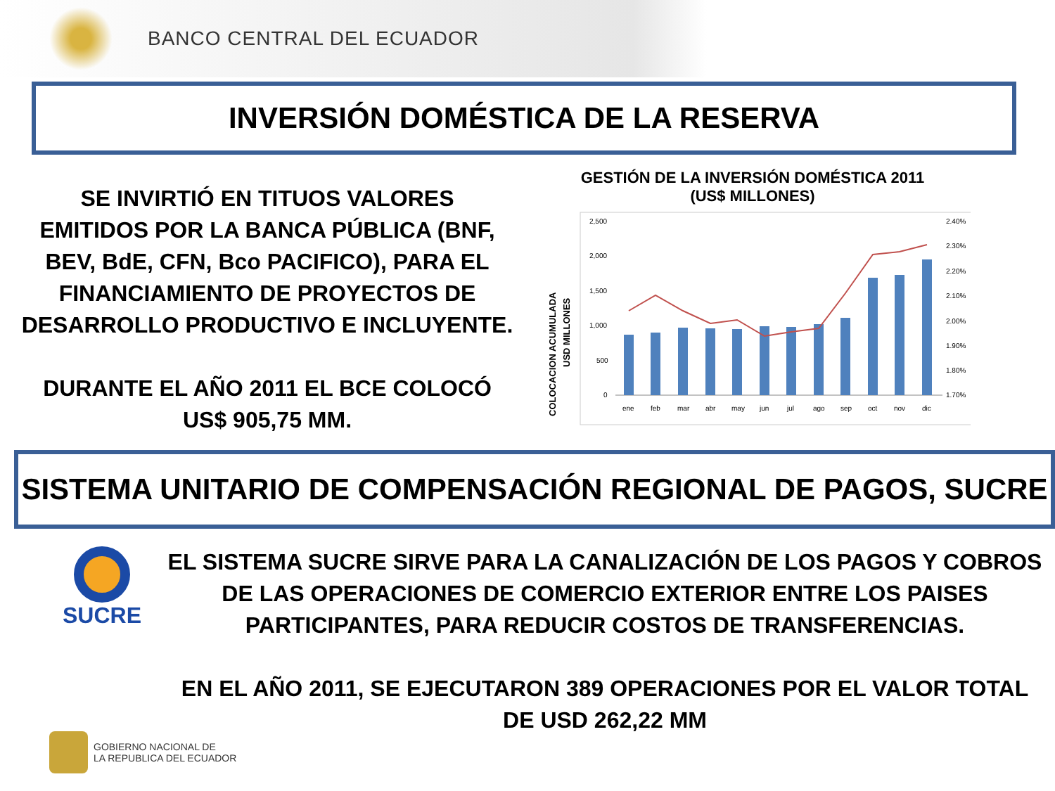BANCO CENTRAL DEL ECUADOR
INVERSIÓN DOMÉSTICA DE LA RESERVA
SE INVIRTIÓ EN TITUOS VALORES
EMITIDOS POR LA BANCA PÚBLICA (BNF,
BEV, BdE, CFN, Bco PACIFICO), PARA EL
FINANCIAMIENTO DE PROYECTOS DE
DESARROLLO PRODUCTIVO E INCLUYENTE.
DURANTE EL AÑO 2011 EL BCE COLOCÓ
US$ 905,75 MM.
GESTIÓN DE LA INVERSIÓN DOMÉSTICA 2011
(US$ MILLONES)
COLOCACION ACUMULADA
USD MILLONES
2,500
2,000
1,500
1,000
500
0
2.40%
2.30%
2.20%
2.10%
2.00%
1.90%
1.80%
1.70%
ene
feb
mar
abr
may
jun
jul
ago
sep
oct
nov
dic
SISTEMA UNITARIO DE COMPENSACIÓN REGIONAL DE PAGOS, SUCRE
SUCRE
EL SISTEMA SUCRE SIRVE PARA LA CANALIZACIÓN DE LOS PAGOS Y COBROS
DE LAS OPERACIONES DE COMERCIO EXTERIOR ENTRE LOS PAISES
PARTICIPANTES, PARA REDUCIR COSTOS DE TRANSFERENCIAS.
EN EL AÑO 2011, SE EJECUTARON 389 OPERACIONES POR EL VALOR TOTAL
DE USD 262,22 MM
GOBIERNO NACIONAL DE
LA REPUBLICA DEL ECUADOR